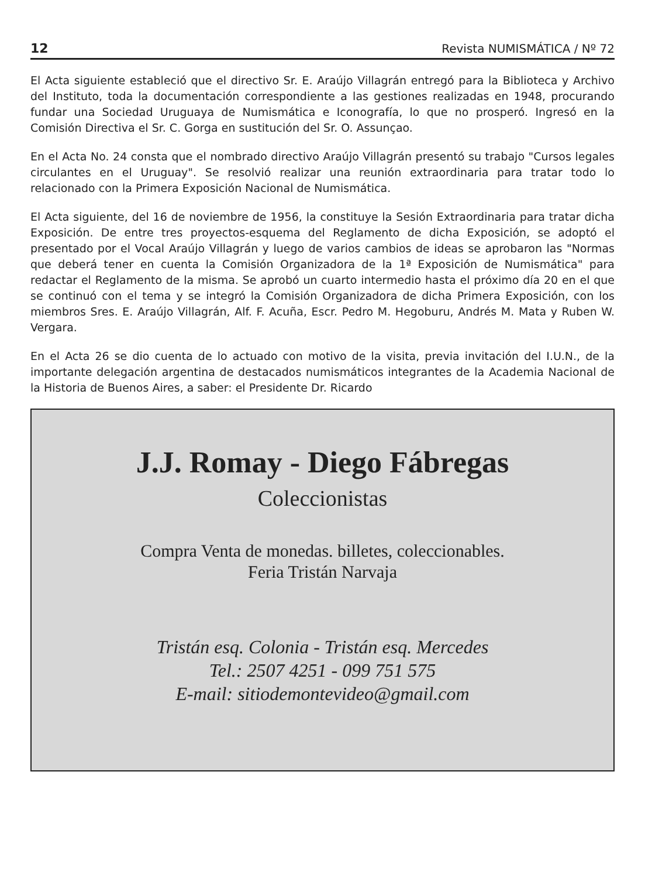12 Revista NUMISMÁTICA / Nº 72
El Acta siguiente estableció que el directivo Sr. E. Araújo Villagrán entregó para la Biblioteca y Archivo del Instituto, toda la documentación correspondiente a las gestiones realizadas en 1948, procurando fundar una Sociedad Uruguaya de Numismática e Iconografía, lo que no prosperó. Ingresó en la Comisión Directiva el Sr. C. Gorga en sustitución del Sr. O. Assunçao.
En el Acta No. 24 consta que el nombrado directivo Araújo Villagrán presentó su trabajo "Cursos legales circulantes en el Uruguay". Se resolvió realizar una reunión extraordinaria para tratar todo lo relacionado con la Primera Exposición Nacional de Numismática.
El Acta siguiente, del 16 de noviembre de 1956, la constituye la Sesión Extraordinaria para tratar dicha Exposición. De entre tres proyectos-esquema del Reglamento de dicha Exposición, se adoptó el presentado por el Vocal Araújo Villagrán y luego de varios cambios de ideas se aprobaron las "Normas que deberá tener en cuenta la Comisión Organizadora de la 1ª Exposición de Numismática" para redactar el Reglamento de la misma. Se aprobó un cuarto intermedio hasta el próximo día 20 en el que se continuó con el tema y se integró la Comisión Organizadora de dicha Primera Exposición, con los miembros Sres. E. Araújo Villagrán, Alf. F. Acuña, Escr. Pedro M. Hegoburu, Andrés M. Mata y Ruben W. Vergara.
En el Acta 26 se dio cuenta de lo actuado con motivo de la visita, previa invitación del I.U.N., de la importante delegación argentina de destacados numismáticos integrantes de la Academia Nacional de la Historia de Buenos Aires, a saber: el Presidente Dr. Ricardo
J.J. Romay - Diego Fábregas
Coleccionistas
Compra Venta de monedas. billetes, coleccionables.
Feria Tristán Narvaja
Tristán esq. Colonia - Tristán esq. Mercedes
Tel.: 2507 4251 - 099 751 575
E-mail: sitiodemontevideo@gmail.com